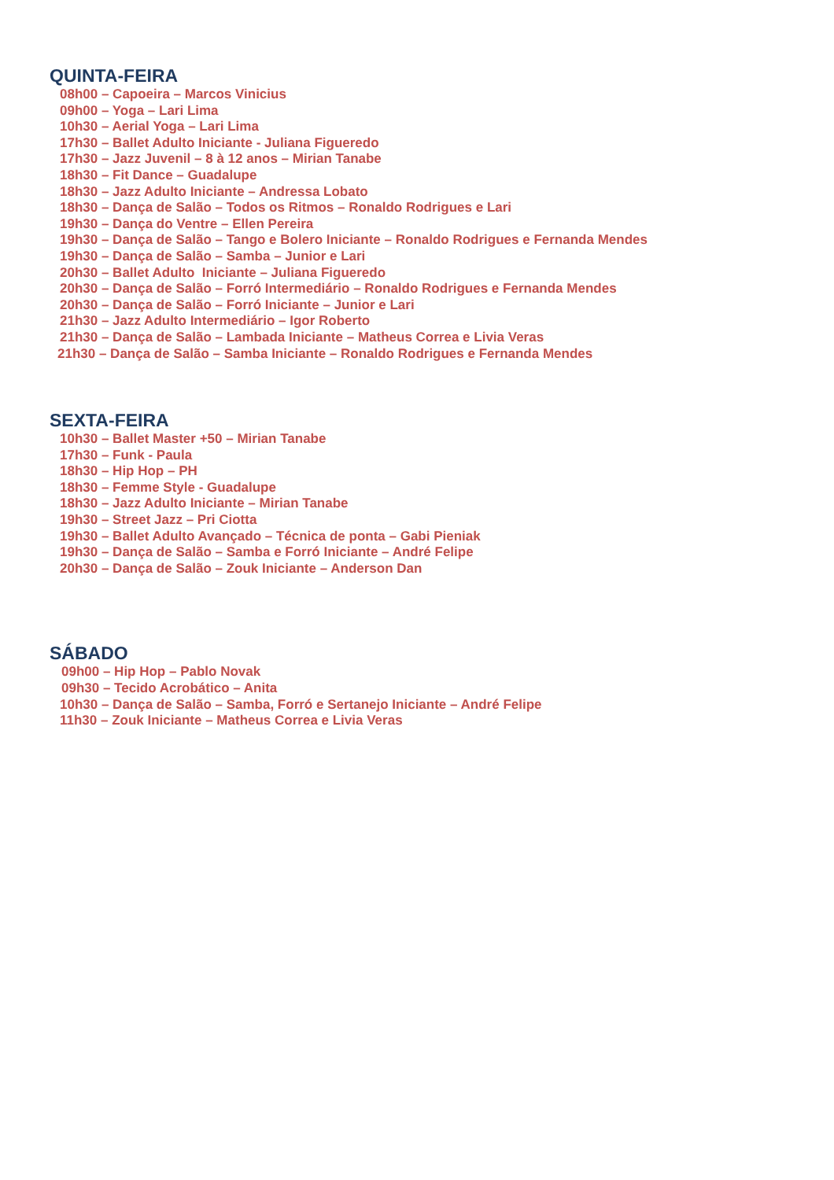QUINTA-FEIRA
08h00 – Capoeira – Marcos Vinicius
09h00 – Yoga – Lari Lima
10h30 – Aerial Yoga – Lari Lima
17h30 – Ballet Adulto Iniciante - Juliana Figueredo
17h30 – Jazz Juvenil – 8 à 12 anos – Mirian Tanabe
18h30 – Fit Dance – Guadalupe
18h30 – Jazz Adulto Iniciante – Andressa Lobato
18h30 – Dança de Salão – Todos os Ritmos – Ronaldo Rodrigues e Lari
19h30 – Dança do Ventre – Ellen Pereira
19h30 – Dança de Salão – Tango e Bolero Iniciante – Ronaldo Rodrigues e Fernanda Mendes
19h30 – Dança de Salão – Samba – Junior e Lari
20h30 – Ballet Adulto Iniciante – Juliana Figueredo
20h30 – Dança de Salão – Forró Intermediário – Ronaldo Rodrigues e Fernanda Mendes
20h30 – Dança de Salão – Forró Iniciante – Junior e Lari
21h30 – Jazz Adulto Intermediário – Igor Roberto
21h30 – Dança de Salão – Lambada Iniciante – Matheus Correa e Livia Veras
21h30 – Dança de Salão – Samba Iniciante – Ronaldo Rodrigues e Fernanda Mendes
SEXTA-FEIRA
10h30 – Ballet Master +50 – Mirian Tanabe
17h30 – Funk - Paula
18h30 – Hip Hop – PH
18h30 – Femme Style - Guadalupe
18h30 – Jazz Adulto Iniciante – Mirian Tanabe
19h30 – Street Jazz – Pri Ciotta
19h30 – Ballet Adulto Avançado – Técnica de ponta – Gabi Pieniak
19h30 – Dança de Salão – Samba e Forró Iniciante – André Felipe
20h30 – Dança de Salão – Zouk Iniciante – Anderson Dan
SÁBADO
09h00 – Hip Hop – Pablo Novak
09h30 – Tecido Acrobático – Anita
10h30 – Dança de Salão – Samba, Forró e Sertanejo Iniciante – André Felipe
11h30 – Zouk Iniciante – Matheus Correa e Livia Veras